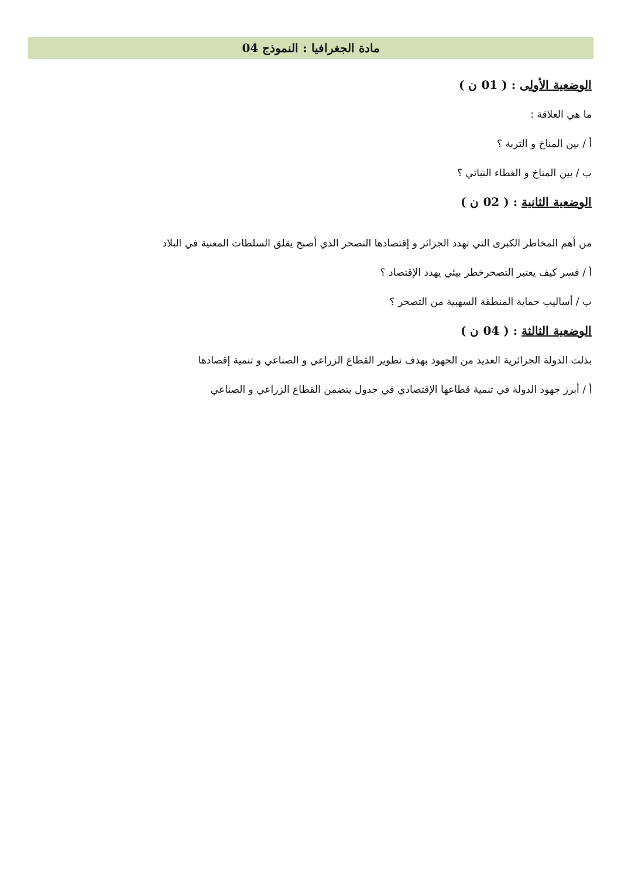مادة الجغرافيا : النموذج 04
الوضعية الأولى : ( 01 ن )
ما هي العلاقة :
أ / بين المناخ و التربة ؟
ب / بين المناخ و الغطاء النباتي ؟
الوضعية الثانية : ( 02 ن )
من أهم المخاطر الكبرى التي تهدد الجزائر و إقتصادها التصحر الذي أصبح يقلق السلطات المعنية في البلاد
أ / فسر كيف يعتبر التصحرخطر بيئي يهدد الإقتصاد ؟
ب / أساليب حماية المنطقة السهبية من التصحر ؟
الوضعية الثالثة : ( 04 ن )
بذلت الدولة الجزائرية العديد من الجهود بهدف تطوير القطاع الزراعي و الصناعي و تنمية إقصادها
أ / أبرز جهود الدولة في تنمية قطاعها الإقتصادي في جدول يتضمن القطاع الزراعي و الصناعي